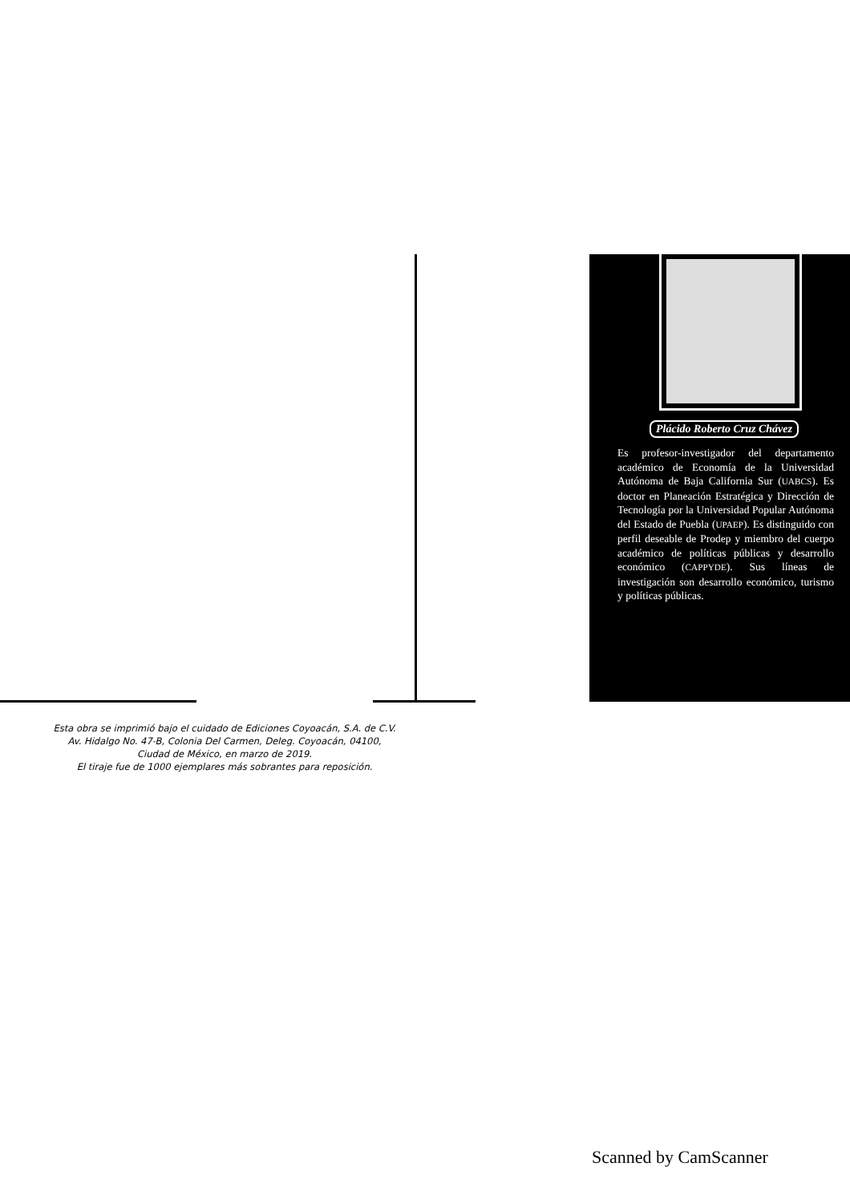Esta obra se imprimió bajo el cuidado de Ediciones Coyoacán, S.A. de C.V.
Av. Hidalgo No. 47-B, Colonia Del Carmen, Deleg. Coyoacán, 04100,
Ciudad de México, en marzo de 2019.
El tiraje fue de 1000 ejemplares más sobrantes para reposición.
Plácido Roberto Cruz Chávez
Es profesor-investigador del departamento académico de Economía de la Universidad Autónoma de Baja California Sur (UABCS). Es doctor en Planeación Estratégica y Dirección de Tecnología por la Universidad Popular Autónoma del Estado de Puebla (UPAEP). Es distinguido con perfil deseable de Prodep y miembro del cuerpo académico de políticas públicas y desarrollo económico (CAPPYDE). Sus líneas de investigación son desarrollo económico, turismo y políticas públicas.
Scanned by CamScanner